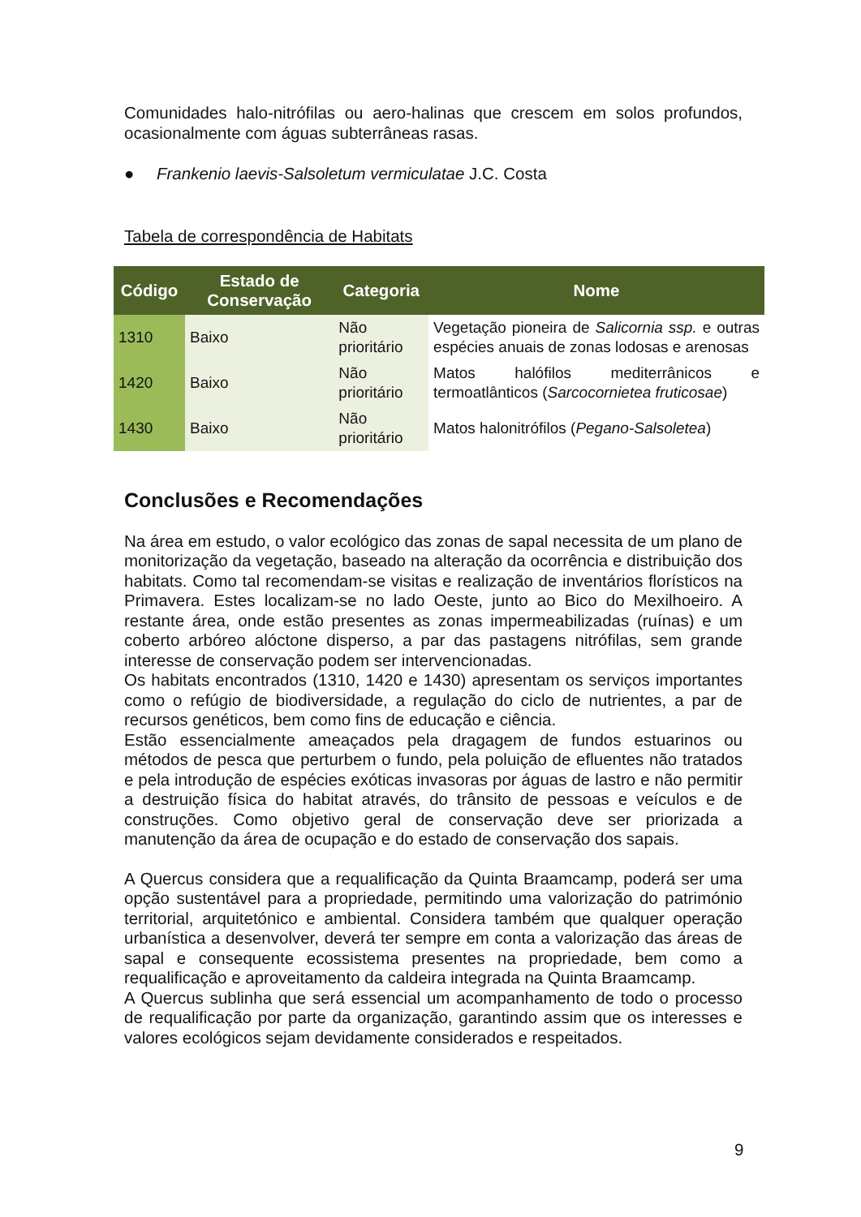Comunidades halo-nitrófilas ou aero-halinas que crescem em solos profundos, ocasionalmente com águas subterrâneas rasas.
● Frankenio laevis-Salsoletum vermiculatae J.C. Costa
Tabela de correspondência de Habitats
| Código | Estado de Conservação | Categoria | Nome |
| --- | --- | --- | --- |
| 1310 | Baixo | Não prioritário | Vegetação pioneira de Salicornia ssp. e outras espécies anuais de zonas lodosas e arenosas |
| 1420 | Baixo | Não prioritário | Matos halófilos mediterrânicos e termoatlânticos ( Sarcocornietea fruticosae ) |
| 1430 | Baixo | Não prioritário | Matos halonitrófilos ( Pegano-Salsoletea ) |
Conclusões e Recomendações
Na área em estudo, o valor ecológico das zonas de sapal necessita de um plano de monitorização da vegetação, baseado na alteração da ocorrência e distribuição dos habitats. Como tal recomendam-se visitas e realização de inventários florísticos na Primavera. Estes localizam-se no lado Oeste, junto ao Bico do Mexilhoeiro. A restante área, onde estão presentes as zonas impermeabilizadas (ruínas) e um coberto arbóreo alóctone disperso, a par das pastagens nitrófilas, sem grande interesse de conservação podem ser intervencionadas.
Os habitats encontrados (1310, 1420 e 1430) apresentam os serviços importantes como o refúgio de biodiversidade, a regulação do ciclo de nutrientes, a par de recursos genéticos, bem como fins de educação e ciência.
Estão essencialmente ameaçados pela dragagem de fundos estuarinos ou métodos de pesca que perturbem o fundo, pela poluição de efluentes não tratados e pela introdução de espécies exóticas invasoras por águas de lastro e não permitir a destruição física do habitat através, do trânsito de pessoas e veículos e de construções. Como objetivo geral de conservação deve ser priorizada a manutenção da área de ocupação e do estado de conservação dos sapais.
A Quercus considera que a requalificação da Quinta Braamcamp, poderá ser uma opção sustentável para a propriedade, permitindo uma valorização do património territorial, arquitetónico e ambiental. Considera também que qualquer operação urbanística a desenvolver, deverá ter sempre em conta a valorização das áreas de sapal e consequente ecossistema presentes na propriedade, bem como a requalificação e aproveitamento da caldeira integrada na Quinta Braamcamp.
A Quercus sublinha que será essencial um acompanhamento de todo o processo de requalificação por parte da organização, garantindo assim que os interesses e valores ecológicos sejam devidamente considerados e respeitados.
9